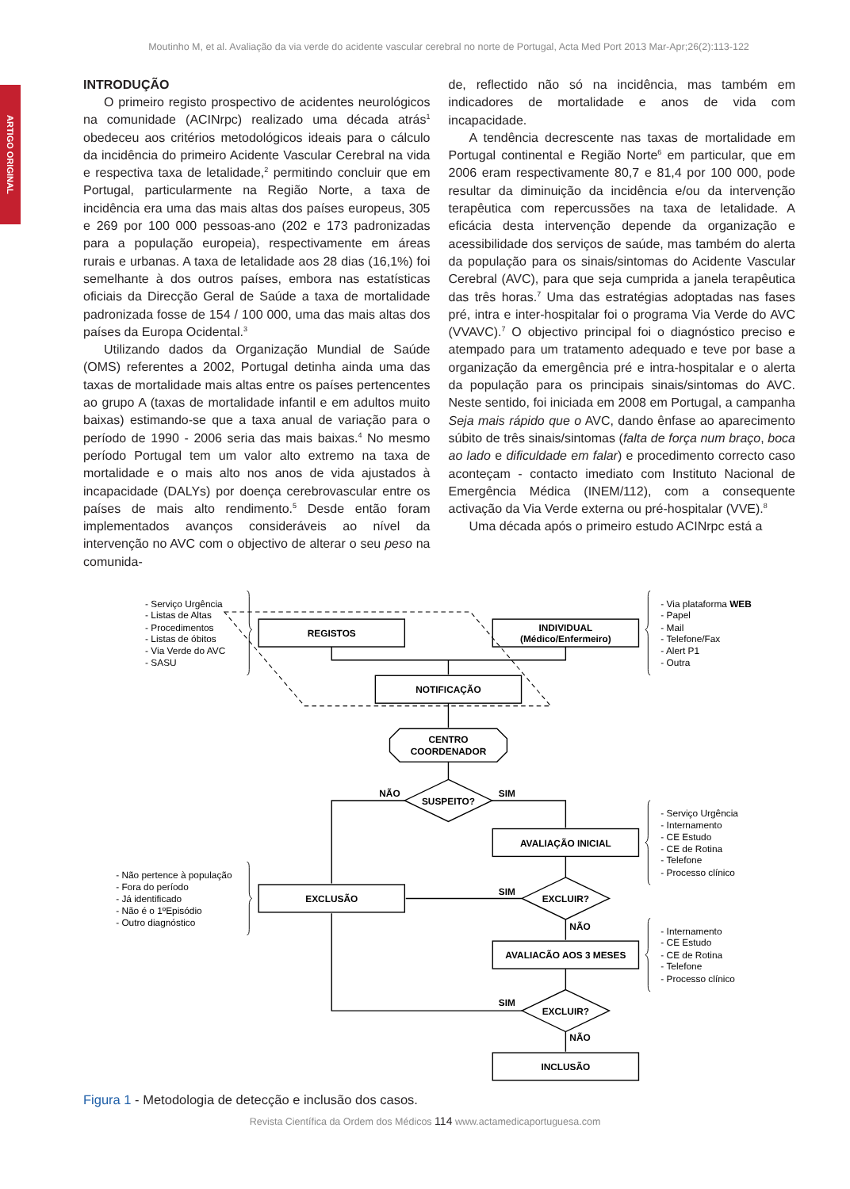Moutinho M, et al. Avaliação da via verde do acidente vascular cerebral no norte de Portugal, Acta Med Port 2013 Mar-Apr;26(2):113-122
ARTIGO ORIGINAL
INTRODUÇÃO
O primeiro registo prospectivo de acidentes neurológicos na comunidade (ACINrpc) realizado uma década atrás<sup>1</sup> obedeceu aos critérios metodológicos ideais para o cálculo da incidência do primeiro Acidente Vascular Cerebral na vida e respectiva taxa de letalidade,<sup>2</sup> permitindo concluir que em Portugal, particularmente na Região Norte, a taxa de incidência era uma das mais altas dos países europeus, 305 e 269 por 100 000 pessoas-ano (202 e 173 padronizadas para a população europeia), respectivamente em áreas rurais e urbanas. A taxa de letalidade aos 28 dias (16,1%) foi semelhante à dos outros países, embora nas estatísticas oficiais da Direcção Geral de Saúde a taxa de mortalidade padronizada fosse de 154 / 100 000, uma das mais altas dos países da Europa Ocidental.<sup>3</sup>
Utilizando dados da Organização Mundial de Saúde (OMS) referentes a 2002, Portugal detinha ainda uma das taxas de mortalidade mais altas entre os países pertencentes ao grupo A (taxas de mortalidade infantil e em adultos muito baixas) estimando-se que a taxa anual de variação para o período de 1990 - 2006 seria das mais baixas.<sup>4</sup> No mesmo período Portugal tem um valor alto extremo na taxa de mortalidade e o mais alto nos anos de vida ajustados à incapacidade (DALYs) por doença cerebrovascular entre os países de mais alto rendimento.<sup>5</sup> Desde então foram implementados avanços consideráveis ao nível da intervenção no AVC com o objectivo de alterar o seu peso na comunida-
de, reflectido não só na incidência, mas também em indicadores de mortalidade e anos de vida com incapacidade.
A tendência decrescente nas taxas de mortalidade em Portugal continental e Região Norte<sup>6</sup> em particular, que em 2006 eram respectivamente 80,7 e 81,4 por 100 000, pode resultar da diminuição da incidência e/ou da intervenção terapêutica com repercussões na taxa de letalidade. A eficácia desta intervenção depende da organização e acessibilidade dos serviços de saúde, mas também do alerta da população para os sinais/sintomas do Acidente Vascular Cerebral (AVC), para que seja cumprida a janela terapêutica das três horas.<sup>7</sup> Uma das estratégias adoptadas nas fases pré, intra e inter-hospitalar foi o programa Via Verde do AVC (VVAVC).<sup>7</sup> O objectivo principal foi o diagnóstico preciso e atempado para um tratamento adequado e teve por base a organização da emergência pré e intra-hospitalar e o alerta da população para os principais sinais/sintomas do AVC. Neste sentido, foi iniciada em 2008 em Portugal, a campanha Seja mais rápido que o AVC, dando ênfase ao aparecimento súbito de três sinais/sintomas (falta de força num braço, boca ao lado e dificuldade em falar) e procedimento correcto caso aconteçam - contacto imediato com Instituto Nacional de Emergência Médica (INEM/112), com a consequente activação da Via Verde externa ou pré-hospitalar (VVE).<sup>8</sup>
Uma década após o primeiro estudo ACINrpc está a
REGISTOS
INDIVIDUAL
(Médico/Enfermeiro)
NOTIFICAÇÃO
CENTRO
COORDENADOR
SUSPEITO?
NÃO
SIM
AVALIAÇÃO INICIAL
SIM
EXCLUIR?
EXCLUSÃO
NÃO
AVALIACÃO AOS 3 MESES
SIM
EXCLUIR?
NÃO
INCLUSÃO
- Serviço Urgência
- Listas de Altas
- Procedimentos
- Listas de óbitos
- Via Verde do AVC
- SASU
- Via plataforma WEB
- Papel
- Mail
- Telefone/Fax
- Alert P1
- Outra
- Serviço Urgência
- Internamento
- CE Estudo
- CE de Rotina
- Telefone
- Processo clínico
- Não pertence à população
- Fora do período
- Já identificado
- Não é o 1ºEpisódio
- Outro diagnóstico
- Internamento
- CE Estudo
- CE de Rotina
- Telefone
- Processo clínico
Figura 1 - Metodologia de detecção e inclusão dos casos.
Revista Científica da Ordem dos Médicos 114 www.actamedicaportuguesa.com